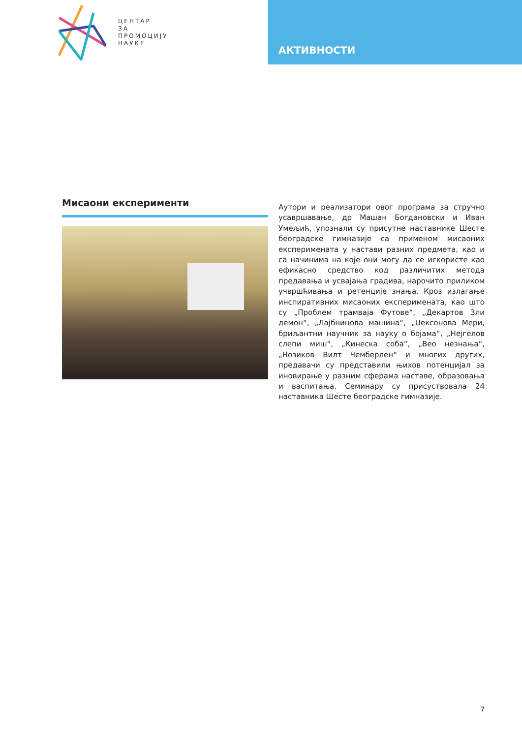ЦЕНТАР
ЗА
ПРОМОЦИЈУ
НАУКЕ
АКТИВНОСТИ
Мисаони експерименти
Аутори и реализатори овог програма за стручно усавршавање, др Машан Богдановски и Иван Умељић, упознали су присутне наставнике Шесте београдске гимназије са применом мисаоних експеримената у настави разних предмета, као и са начинима на које они могу да се искористе као ефикасно средство код различитих метода предавања и усвајања градива, нарочито приликом учвршћивања и ретенције знања. Кроз излагање инспиративних мисаоних експеримената, као што су „Проблем трамваја Футове“, „Декартов Зли демон“, „Лајбницова машина“, „Џексонова Мери, бриљантни научник за науку о бојама“, „Нејгелов слепи миш“, „Кинеска соба“, „Вео незнања“, „Нозиков Вилт Чемберлен“ и многих других, предавачи су представили њихов потенцијал за иновирање у разним сферама наставе, образовања и васпитања. Семинару су присуствовала 24 наставника Шесте београдске гимназије.
7